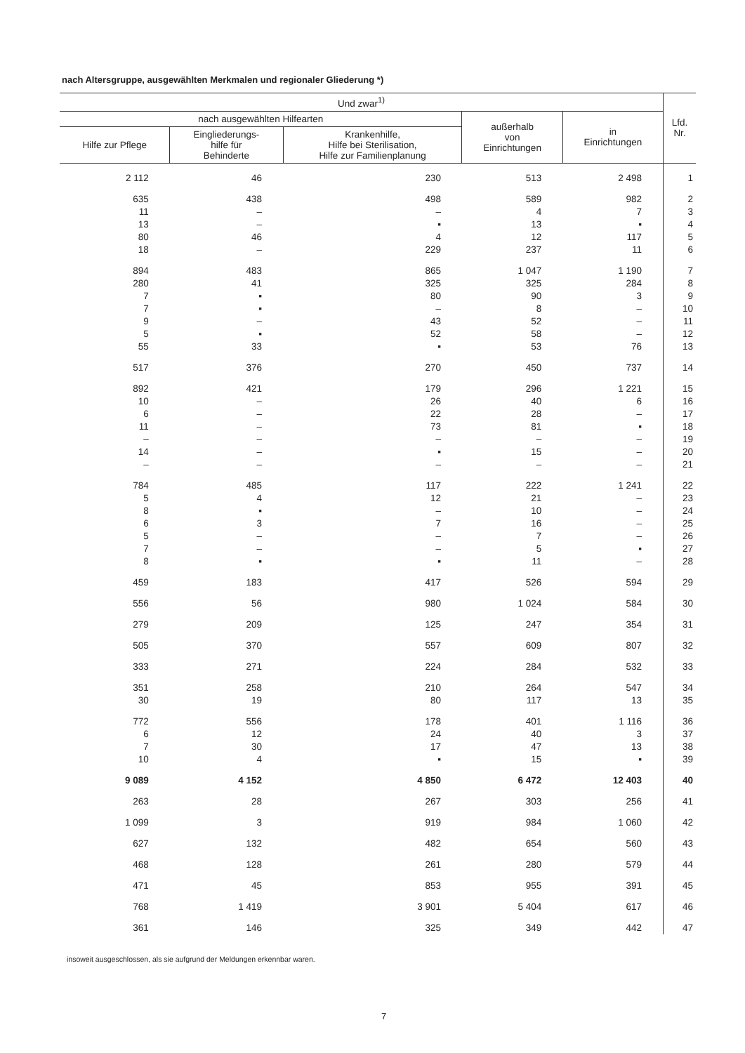nach Altersgruppe, ausgewählten Merkmalen und regionaler Gliederung *)
| Und zwar<sup>1)</sup> | | | | | Lfd. Nr. |
| --- | --- | --- | --- | --- | --- |
| nach ausgewählten Hilfearten | | | außerhalb von Einrichtungen | in Einrichtungen | |
| Hilfe zur Pflege | Eingliederungs- hilfe für Behinderte | Krankenhilfe, Hilfe bei Sterilisation, Hilfe zur Familienplanung | | | |
| 2 112 | 46 | 230 | 513 | 2 498 | 1 |
| 635 | 438 | 498 | 589 | 982 | 2 |
| 11 | – | – | 4 | 7 | 3 |
| 13 | – | ▪ | 13 | ▪ | 4 |
| 80 | 46 | 4 | 12 | 117 | 5 |
| 18 | – | 229 | 237 | 11 | 6 |
| 894 | 483 | 865 | 1 047 | 1 190 | 7 |
| 280 | 41 | 325 | 325 | 284 | 8 |
| 7 | ▪ | 80 | 90 | 3 | 9 |
| 7 | ▪ | – | 8 | – | 10 |
| 9 | – | 43 | 52 | – | 11 |
| 5 | ▪ | 52 | 58 | – | 12 |
| 55 | 33 | ▪ | 53 | 76 | 13 |
| 517 | 376 | 270 | 450 | 737 | 14 |
| 892 | 421 | 179 | 296 | 1 221 | 15 |
| 10 | – | 26 | 40 | 6 | 16 |
| 6 | – | 22 | 28 | – | 17 |
| 11 | – | 73 | 81 | ▪ | 18 |
| – | – | – | – | – | 19 |
| 14 | – | ▪ | 15 | – | 20 |
| – | – | – | – | – | 21 |
| 784 | 485 | 117 | 222 | 1 241 | 22 |
| 5 | 4 | 12 | 21 | – | 23 |
| 8 | ▪ | – | 10 | – | 24 |
| 6 | 3 | 7 | 16 | – | 25 |
| 5 | – | – | 7 | – | 26 |
| 7 | – | – | 5 | ▪ | 27 |
| 8 | ▪ | ▪ | 11 | – | 28 |
| 459 | 183 | 417 | 526 | 594 | 29 |
| 556 | 56 | 980 | 1 024 | 584 | 30 |
| 279 | 209 | 125 | 247 | 354 | 31 |
| 505 | 370 | 557 | 609 | 807 | 32 |
| 333 | 271 | 224 | 284 | 532 | 33 |
| 351 | 258 | 210 | 264 | 547 | 34 |
| 30 | 19 | 80 | 117 | 13 | 35 |
| 772 | 556 | 178 | 401 | 1 116 | 36 |
| 6 | 12 | 24 | 40 | 3 | 37 |
| 7 | 30 | 17 | 47 | 13 | 38 |
| 10 | 4 | ▪ | 15 | ▪ | 39 |
| 9 089 | 4 152 | 4 850 | 6 472 | 12 403 | 40 |
| 263 | 28 | 267 | 303 | 256 | 41 |
| 1 099 | 3 | 919 | 984 | 1 060 | 42 |
| 627 | 132 | 482 | 654 | 560 | 43 |
| 468 | 128 | 261 | 280 | 579 | 44 |
| 471 | 45 | 853 | 955 | 391 | 45 |
| 768 | 1 419 | 3 901 | 5 404 | 617 | 46 |
| 361 | 146 | 325 | 349 | 442 | 47 |
insoweit ausgeschlossen, als sie aufgrund der Meldungen erkennbar waren.
7